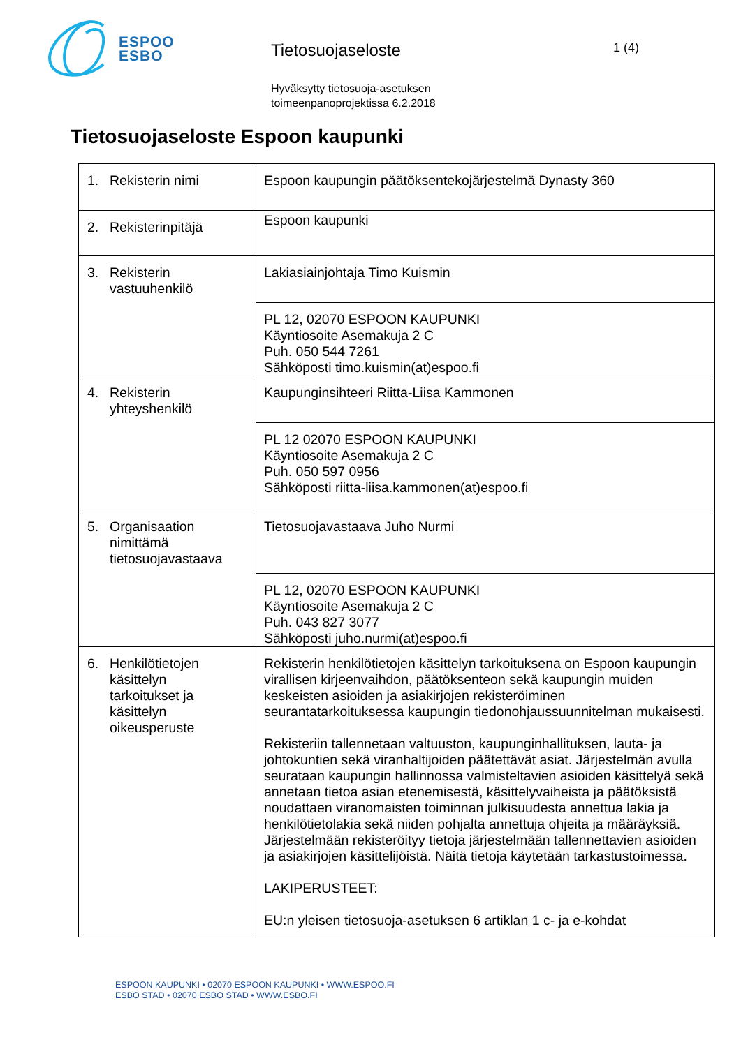ESPOO
ESBO
Tietosuojaseloste
Hyväksytty tietosuoja-asetuksen
toimeenpanoprojektissa 6.2.2018
1 (4)
Tietosuojaseloste Espoon kaupunki
| 1. Rekisterin nimi | Espoon kaupungin päätöksentekojärjestelmä Dynasty 360 |
| 2. Rekisterinpitäjä | Espoon kaupunki |
| 3. Rekisterin vastuuhenkilö | Lakiasiainjohtaja Timo Kuismin |
| | PL 12, 02070 ESPOON KAUPUNKI Käyntiosoite Asemakuja 2 C Puh. 050 544 7261 Sähköposti timo.kuismin(at)espoo.fi |
| 4. Rekisterin yhteyshenkilö | Kaupunginsihteeri Riitta-Liisa Kammonen |
| | PL 12 02070 ESPOON KAUPUNKI Käyntiosoite Asemakuja 2 C Puh. 050 597 0956 Sähköposti riitta-liisa.kammonen(at)espoo.fi |
| 5. Organisaation nimittämä tietosuojavastaava | Tietosuojavastaava Juho Nurmi |
| | PL 12, 02070 ESPOON KAUPUNKI Käyntiosoite Asemakuja 2 C Puh. 043 827 3077 Sähköposti juho.nurmi(at)espoo.fi |
| 6. Henkilötietojen käsittelyn tarkoitukset ja käsittelyn oikeusperuste | Rekisterin henkilötietojen käsittelyn tarkoituksena on Espoon kaupungin virallisen kirjeenvaihdon, päätöksenteon sekä kaupungin muiden keskeisten asioiden ja asiakirjojen rekisteröiminen seurantatarkoituksessa kaupungin tiedonohjaussuunnitelman mukaisesti. Rekisteriin tallennetaan valtuuston, kaupunginhallituksen, lauta- ja johtokuntien sekä viranhaltijoiden päätettävät asiat. Järjestelmän avulla seurataan kaupungin hallinnossa valmisteltavien asioiden käsittelyä sekä annetaan tietoa asian etenemisestä, käsittelyvaiheista ja päätöksistä noudattaen viranomaisten toiminnan julkisuudesta annettua lakia ja henkilötietolakia sekä niiden pohjalta annettuja ohjeita ja määräyksiä. Järjestelmään rekisteröityy tietoja järjestelmään tallennettavien asioiden ja asiakirjojen käsittelijöistä. Näitä tietoja käytetään tarkastustoimessa. LAKIPERUSTEET: EU:n yleisen tietosuoja-asetuksen 6 artiklan 1 c- ja e-kohdat |
ESPOON KAUPUNKI • 02070 ESPOON KAUPUNKI • WWW.ESPOO.FI
ESBO STAD • 02070 ESBO STAD • WWW.ESBO.FI